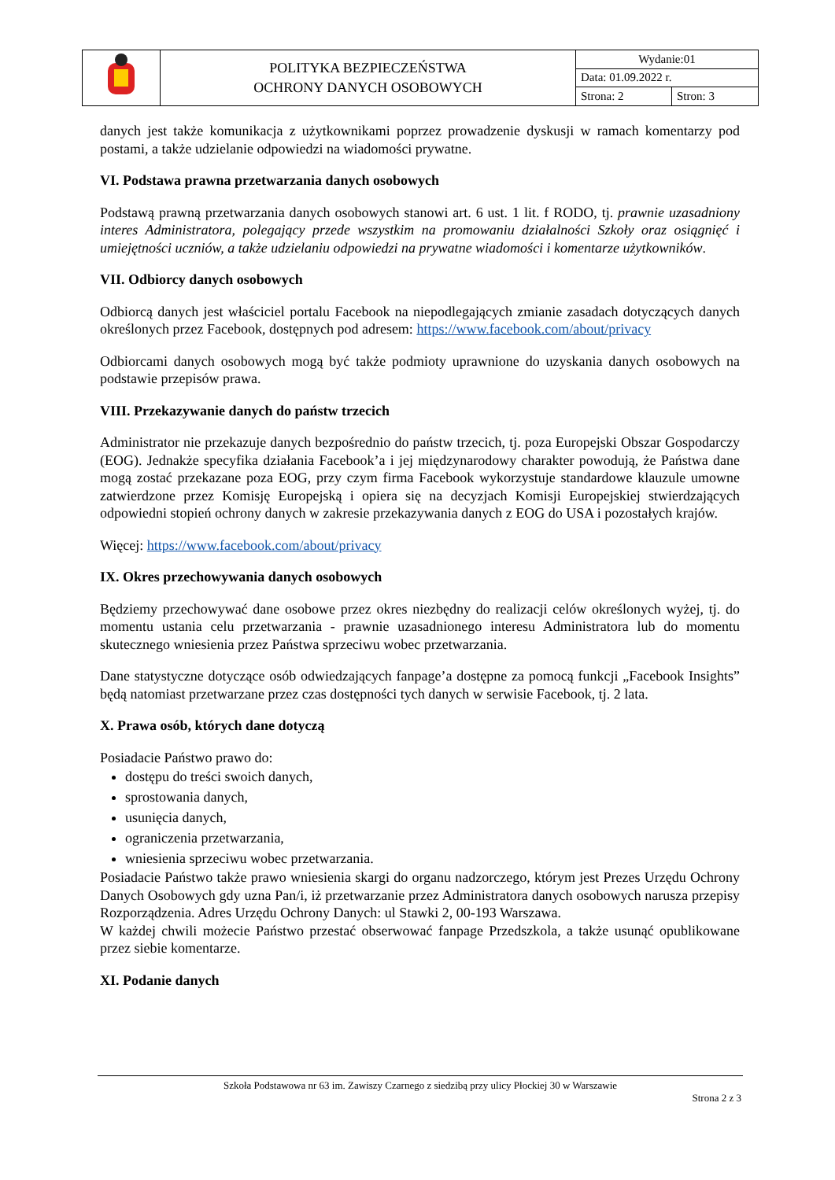| | POLITYKA BEZPIECZEŃSTWA OCHRONY DANYCH OSOBOWYCH | Wydanie:01 | |
| | | Data: 01.09.2022 r. | |
| | | Strona: 2 | Stron: 3 |
danych jest także komunikacja z użytkownikami poprzez prowadzenie dyskusji w ramach komentarzy pod postami, a także udzielanie odpowiedzi na wiadomości prywatne.
VI. Podstawa prawna przetwarzania danych osobowych
Podstawą prawną przetwarzania danych osobowych stanowi art. 6 ust. 1 lit. f RODO, tj. prawnie uzasadniony interes Administratora, polegający przede wszystkim na promowaniu działalności Szkoły oraz osiągnięć i umiejętności uczniów, a także udzielaniu odpowiedzi na prywatne wiadomości i komentarze użytkowników.
VII. Odbiorcy danych osobowych
Odbiorcą danych jest właściciel portalu Facebook na niepodlegających zmianie zasadach dotyczących danych określonych przez Facebook, dostępnych pod adresem: https://www.facebook.com/about/privacy
Odbiorcami danych osobowych mogą być także podmioty uprawnione do uzyskania danych osobowych na podstawie przepisów prawa.
VIII. Przekazywanie danych do państw trzecich
Administrator nie przekazuje danych bezpośrednio do państw trzecich, tj. poza Europejski Obszar Gospodarczy (EOG). Jednakże specyfika działania Facebook’a i jej międzynarodowy charakter powodują, że Państwa dane mogą zostać przekazane poza EOG, przy czym firma Facebook wykorzystuje standardowe klauzule umowne zatwierdzone przez Komisję Europejską i opiera się na decyzjach Komisji Europejskiej stwierdzających odpowiedni stopień ochrony danych w zakresie przekazywania danych z EOG do USA i pozostałych krajów.
Więcej: https://www.facebook.com/about/privacy
IX. Okres przechowywania danych osobowych
Będziemy przechowywać dane osobowe przez okres niezbędny do realizacji celów określonych wyżej, tj. do momentu ustania celu przetwarzania - prawnie uzasadnionego interesu Administratora lub do momentu skutecznego wniesienia przez Państwa sprzeciwu wobec przetwarzania.
Dane statystyczne dotyczące osób odwiedzających fanpage’a dostępne za pomocą funkcji „Facebook Insights” będą natomiast przetwarzane przez czas dostępności tych danych w serwisie Facebook, tj. 2 lata.
X. Prawa osób, których dane dotyczą
Posiadacie Państwo prawo do:
dostępu do treści swoich danych,
sprostowania danych,
usunięcia danych,
ograniczenia przetwarzania,
wniesienia sprzeciwu wobec przetwarzania.
Posiadacie Państwo także prawo wniesienia skargi do organu nadzorczego, którym jest Prezes Urzędu Ochrony Danych Osobowych gdy uzna Pan/i, iż przetwarzanie przez Administratora danych osobowych narusza przepisy Rozporządzenia. Adres Urzędu Ochrony Danych: ul Stawki 2, 00-193 Warszawa.
W każdej chwili możecie Państwo przestać obserwować fanpage Przedszkola, a także usunąć opublikowane przez siebie komentarze.
XI. Podanie danych
Szkoła Podstawowa nr 63 im. Zawiszy Czarnego z siedzibą przy ulicy Płockiej 30 w Warszawie
Strona 2 z 3